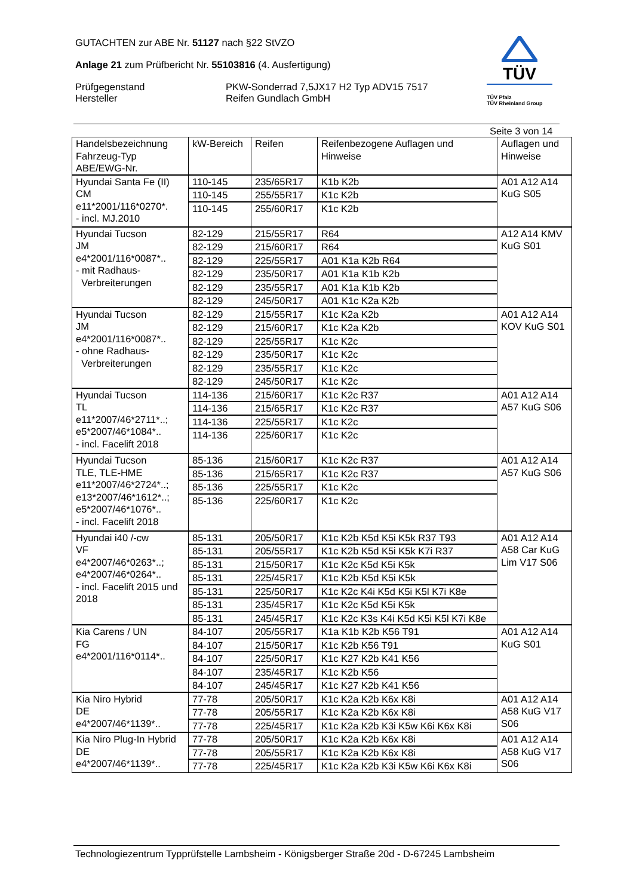GUTACHTEN zur ABE Nr. 51127 nach §22 StVZO
Anlage 21 zum Prüfbericht Nr. 55103816 (4. Ausfertigung)
Prüfgegenstand
Hersteller
PKW-Sonderrad 7,5JX17 H2 Typ ADV15 7517
Reifen Gundlach GmbH
TÜV
TÜV Pfalz
TÜV Rheinland Group
Seite 3 von 14
| Handelsbezeichnung Fahrzeug-Typ ABE/EWG-Nr. | kW-Bereich | Reifen | Reifenbezogene Auflagen und Hinweise | Auflagen und Hinweise |
| --- | --- | --- | --- | --- |
| Hyundai Santa Fe (II) CM e11*2001/116*0270*. - incl. MJ.2010 | 110-145 | 235/65R17 | K1b K2b | A01 A12 A14 KuG S05 |
| | 110-145 | 255/55R17 | K1c K2b | |
| | 110-145 | 255/60R17 | K1c K2b | |
| Hyundai Tucson JM e4*2001/116*0087*.. - mit Radhaus- Verbreiterungen | 82-129 | 215/55R17 | R64 | A12 A14 KMV KuG S01 |
| | 82-129 | 215/60R17 | R64 | |
| | 82-129 | 225/55R17 | A01 K1a K2b R64 | |
| | 82-129 | 235/50R17 | A01 K1a K1b K2b | |
| | 82-129 | 235/55R17 | A01 K1a K1b K2b | |
| | 82-129 | 245/50R17 | A01 K1c K2a K2b | |
| Hyundai Tucson JM e4*2001/116*0087*.. - ohne Radhaus- Verbreiterungen | 82-129 | 215/55R17 | K1c K2a K2b | A01 A12 A14 KOV KuG S01 |
| | 82-129 | 215/60R17 | K1c K2a K2b | |
| | 82-129 | 225/55R17 | K1c K2c | |
| | 82-129 | 235/50R17 | K1c K2c | |
| | 82-129 | 235/55R17 | K1c K2c | |
| | 82-129 | 245/50R17 | K1c K2c | |
| Hyundai Tucson TL e11*2007/46*2711*..; e5*2007/46*1084*.. - incl. Facelift 2018 | 114-136 | 215/60R17 | K1c K2c R37 | A01 A12 A14 A57 KuG S06 |
| | 114-136 | 215/65R17 | K1c K2c R37 | |
| | 114-136 | 225/55R17 | K1c K2c | |
| | 114-136 | 225/60R17 | K1c K2c | |
| Hyundai Tucson TLE, TLE-HME e11*2007/46*2724*..; e13*2007/46*1612*..; e5*2007/46*1076*.. - incl. Facelift 2018 | 85-136 | 215/60R17 | K1c K2c R37 | A01 A12 A14 A57 KuG S06 |
| | 85-136 | 215/65R17 | K1c K2c R37 | |
| | 85-136 | 225/55R17 | K1c K2c | |
| | 85-136 | 225/60R17 | K1c K2c | |
| Hyundai i40 /-cw VF e4*2007/46*0263*..; e4*2007/46*0264*.. - incl. Facelift 2015 und 2018 | 85-131 | 205/50R17 | K1c K2b K5d K5i K5k R37 T93 | A01 A12 A14 A58 Car KuG Lim V17 S06 |
| | 85-131 | 205/55R17 | K1c K2b K5d K5i K5k K7i R37 | |
| | 85-131 | 215/50R17 | K1c K2c K5d K5i K5k | |
| | 85-131 | 225/45R17 | K1c K2b K5d K5i K5k | |
| | 85-131 | 225/50R17 | K1c K2c K4i K5d K5i K5l K7i K8e | |
| | 85-131 | 235/45R17 | K1c K2c K5d K5i K5k | |
| | 85-131 | 245/45R17 | K1c K2c K3s K4i K5d K5i K5l K7i K8e | |
| Kia Carens / UN FG e4*2001/116*0114*.. | 84-107 | 205/55R17 | K1a K1b K2b K56 T91 | A01 A12 A14 KuG S01 |
| | 84-107 | 215/50R17 | K1c K2b K56 T91 | |
| | 84-107 | 225/50R17 | K1c K27 K2b K41 K56 | |
| | 84-107 | 235/45R17 | K1c K2b K56 | |
| | 84-107 | 245/45R17 | K1c K27 K2b K41 K56 | |
| Kia Niro Hybrid DE e4*2007/46*1139*.. | 77-78 | 205/50R17 | K1c K2a K2b K6x K8i | A01 A12 A14 A58 KuG V17 S06 |
| | 77-78 | 205/55R17 | K1c K2a K2b K6x K8i | |
| | 77-78 | 225/45R17 | K1c K2a K2b K3i K5w K6i K6x K8i | |
| Kia Niro Plug-In Hybrid DE e4*2007/46*1139*.. | 77-78 | 205/50R17 | K1c K2a K2b K6x K8i | A01 A12 A14 A58 KuG V17 S06 |
| | 77-78 | 205/55R17 | K1c K2a K2b K6x K8i | |
| | 77-78 | 225/45R17 | K1c K2a K2b K3i K5w K6i K6x K8i | |
Technologiezentrum Typprüfstelle Lambsheim - Königsberger Straße 20d - D-67245 Lambsheim